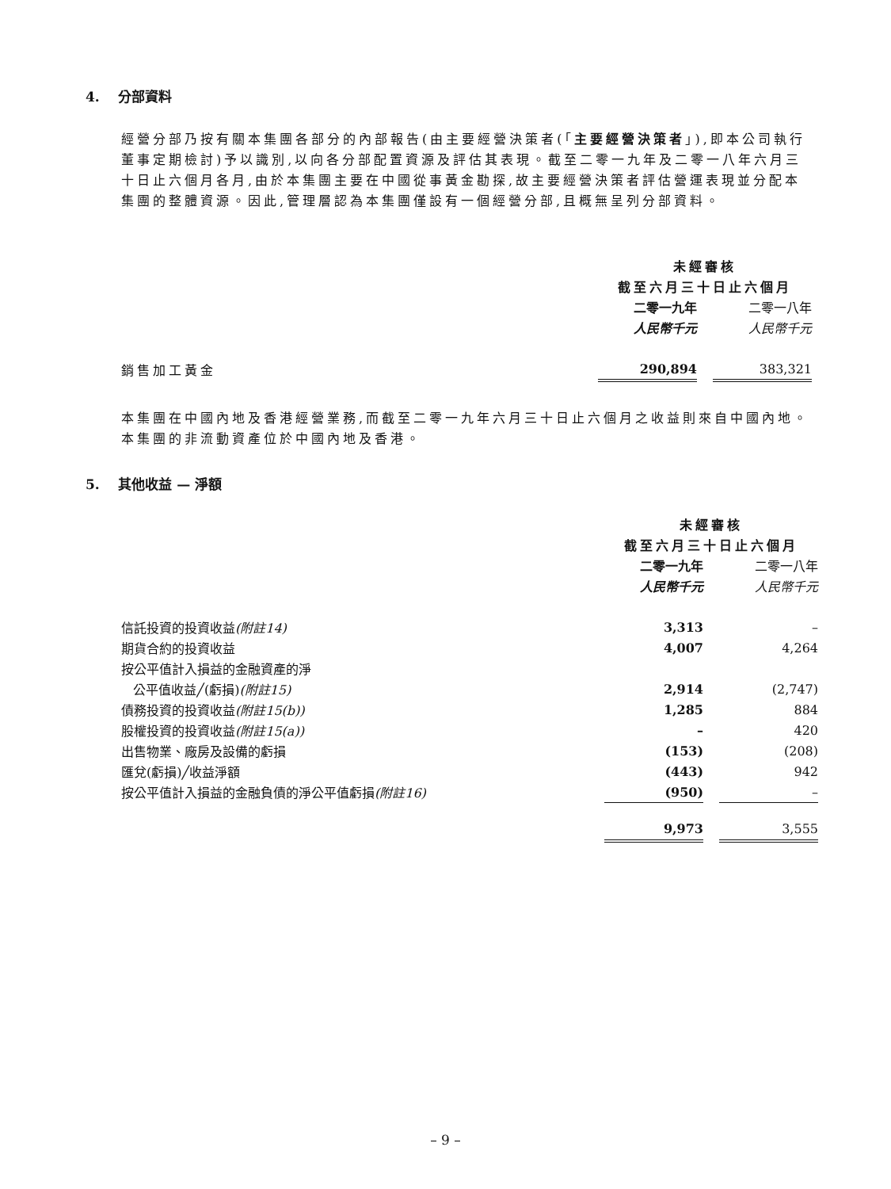4. 分部資料
經營分部乃按有關本集團各部分的內部報告(由主要經營決策者(「主要經營決策者」),即本公司執行董事定期檢討)予以識別,以向各分部配置資源及評估其表現。截至二零一九年及二零一八年六月三十日止六個月各月,由於本集團主要在中國從事黃金勘探,故主要經營決策者評估營運表現並分配本集團的整體資源。因此,管理層認為本集團僅設有一個經營分部,且概無呈列分部資料。
| | 未經審核 | | |
| | 截至六月三十日止六個月 | | |
| | 二零一九年 | | 二零一八年 |
| | 人民幣千元 | | 人民幣千元 |
| 銷售加工黃金 | 290,894 | | 383,321 |
本集團在中國內地及香港經營業務,而截至二零一九年六月三十日止六個月之收益則來自中國內地。本集團的非流動資產位於中國內地及香港。
5. 其他收益 — 淨額
| | 未經審核 | | |
| | 截至六月三十日止六個月 | | |
| | 二零一九年 | | 二零一八年 |
| | 人民幣千元 | | 人民幣千元 |
| 信託投資的投資收益 (附註14) | 3,313 | | – |
| 期貨合約的投資收益 | 4,007 | | 4,264 |
| 按公平值計入損益的金融資產的淨 | | | |
| 公平值收益╱(虧損) (附註15) | 2,914 | | (2,747) |
| 債務投資的投資收益 (附註15(b)) | 1,285 | | 884 |
| 股權投資的投資收益 (附註15(a)) | – | | 420 |
| 出售物業、廠房及設備的虧損 | (153) | | (208) |
| 匯兌(虧損)╱收益淨額 | (443) | | 942 |
| 按公平值計入損益的金融負債的淨公平值虧損 (附註16) | (950) | | – |
| | 9,973 | | 3,555 |
– 9 –